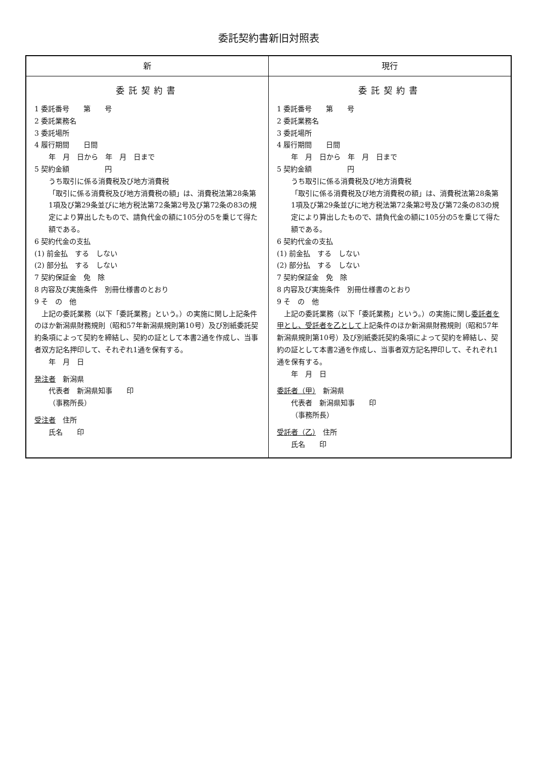委託契約書新旧対照表
| 新 | 現行 |
| --- | --- |
| 委託契約書 1 委託番号 第 号 2 委託業務名 3 委託場所 4 履行期間 日間 年 月 日から 年 月 日まで 5 契約金額 円 うち取引に係る消費税及び地方消費税 「取引に係る消費税及び地方消費税の額」は、消費税法第28条第1項及び第29条並びに地方税法第72条第2号及び第72条の83の規定により算出したもので、請負代金の額に105分の5を乗じて得た額である。 6 契約代金の支払 (1) 前金払 する しない (2) 部分払 する しない 7 契約保証金 免 除 8 内容及び実施条件 別冊仕様書のとおり 9 そ の 他 上記の委託業務（以下「委託業務」という。）の実施に関し上記条件のほか新潟県財務規則（昭和57年新潟県規則第10号）及び別紙委託契約条項によって契約を締結し、契約の証として本書2通を作成し、当事者双方記名押印して、それぞれ1通を保有する。 年 月 日 発注者 新潟県 代表者 新潟県知事 印 （事務所長） 受注者 住所 氏名 印 | 委託契約書 1 委託番号 第 号 2 委託業務名 3 委託場所 4 履行期間 日間 年 月 日から 年 月 日まで 5 契約金額 円 うち取引に係る消費税及び地方消費税 「取引に係る消費税及び地方消費税の額」は、消費税法第28条第1項及び第29条並びに地方税法第72条第2号及び第72条の83の規定により算出したもので、請負代金の額に105分の5を乗じて得た額である。 6 契約代金の支払 (1) 前金払 する しない (2) 部分払 する しない 7 契約保証金 免 除 8 内容及び実施条件 別冊仕様書のとおり 9 そ の 他 上記の委託業務（以下「委託業務」という。）の実施に関し 委託者を甲とし、受託者を乙として 上記条件のほか新潟県財務規則（昭和57年新潟県規則第10号）及び別紙委託契約条項によって契約を締結し、契約の証として本書2通を作成し、当事者双方記名押印して、それぞれ1通を保有する。 年 月 日 委託者（甲） 新潟県 代表者 新潟県知事 印 （事務所長） 受託者（乙） 住所 氏名 印 |